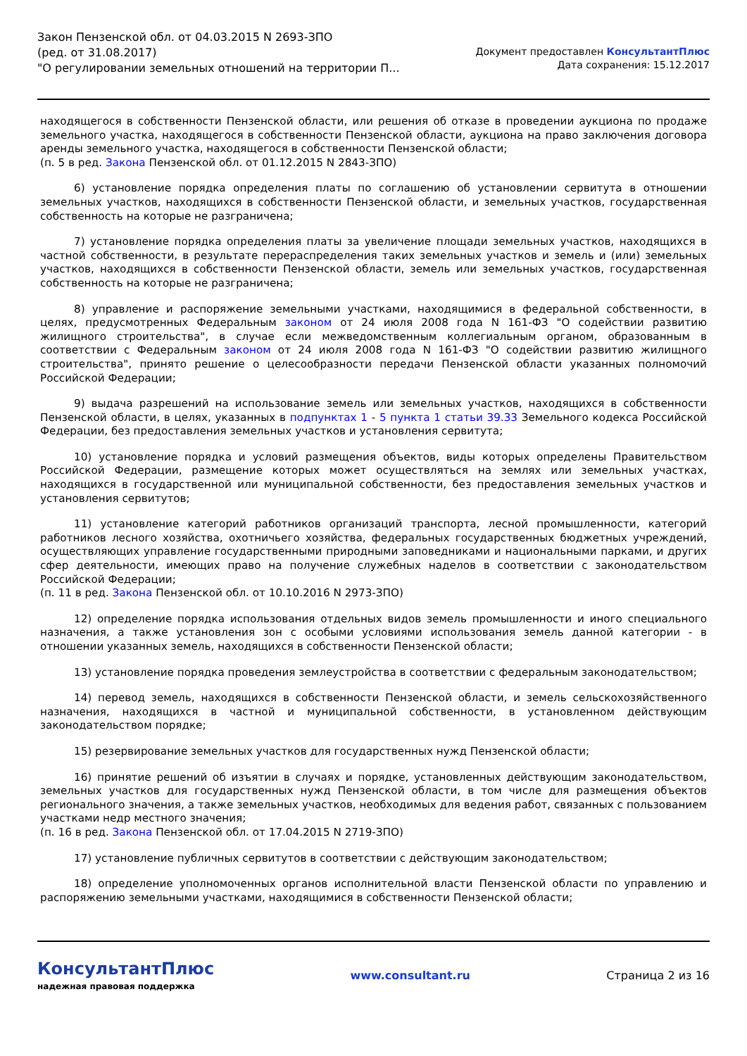Закон Пензенской обл. от 04.03.2015 N 2693-ЗПО
(ред. от 31.08.2017)
"О регулировании земельных отношений на территории П...
Документ предоставлен КонсультантПлюс
Дата сохранения: 15.12.2017
находящегося в собственности Пензенской области, или решения об отказе в проведении аукциона по продаже земельного участка, находящегося в собственности Пензенской области, аукциона на право заключения договора аренды земельного участка, находящегося в собственности Пензенской области;
(п. 5 в ред. Закона Пензенской обл. от 01.12.2015 N 2843-ЗПО)
6) установление порядка определения платы по соглашению об установлении сервитута в отношении земельных участков, находящихся в собственности Пензенской области, и земельных участков, государственная собственность на которые не разграничена;
7) установление порядка определения платы за увеличение площади земельных участков, находящихся в частной собственности, в результате перераспределения таких земельных участков и земель и (или) земельных участков, находящихся в собственности Пензенской области, земель или земельных участков, государственная собственность на которые не разграничена;
8) управление и распоряжение земельными участками, находящимися в федеральной собственности, в целях, предусмотренных Федеральным законом от 24 июля 2008 года N 161-ФЗ "О содействии развитию жилищного строительства", в случае если межведомственным коллегиальным органом, образованным в соответствии с Федеральным законом от 24 июля 2008 года N 161-ФЗ "О содействии развитию жилищного строительства", принято решение о целесообразности передачи Пензенской области указанных полномочий Российской Федерации;
9) выдача разрешений на использование земель или земельных участков, находящихся в собственности Пензенской области, в целях, указанных в подпунктах 1 - 5 пункта 1 статьи 39.33 Земельного кодекса Российской Федерации, без предоставления земельных участков и установления сервитута;
10) установление порядка и условий размещения объектов, виды которых определены Правительством Российской Федерации, размещение которых может осуществляться на землях или земельных участках, находящихся в государственной или муниципальной собственности, без предоставления земельных участков и установления сервитутов;
11) установление категорий работников организаций транспорта, лесной промышленности, категорий работников лесного хозяйства, охотничьего хозяйства, федеральных государственных бюджетных учреждений, осуществляющих управление государственными природными заповедниками и национальными парками, и других сфер деятельности, имеющих право на получение служебных наделов в соответствии с законодательством Российской Федерации;
(п. 11 в ред. Закона Пензенской обл. от 10.10.2016 N 2973-ЗПО)
12) определение порядка использования отдельных видов земель промышленности и иного специального назначения, а также установления зон с особыми условиями использования земель данной категории - в отношении указанных земель, находящихся в собственности Пензенской области;
13) установление порядка проведения землеустройства в соответствии с федеральным законодательством;
14) перевод земель, находящихся в собственности Пензенской области, и земель сельскохозяйственного назначения, находящихся в частной и муниципальной собственности, в установленном действующим законодательством порядке;
15) резервирование земельных участков для государственных нужд Пензенской области;
16) принятие решений об изъятии в случаях и порядке, установленных действующим законодательством, земельных участков для государственных нужд Пензенской области, в том числе для размещения объектов регионального значения, а также земельных участков, необходимых для ведения работ, связанных с пользованием участками недр местного значения;
(п. 16 в ред. Закона Пензенской обл. от 17.04.2015 N 2719-ЗПО)
17) установление публичных сервитутов в соответствии с действующим законодательством;
18) определение уполномоченных органов исполнительной власти Пензенской области по управлению и распоряжению земельными участками, находящимися в собственности Пензенской области;
КонсультантПлюс
надежная правовая поддержка
www.consultant.ru Страница 2 из 16